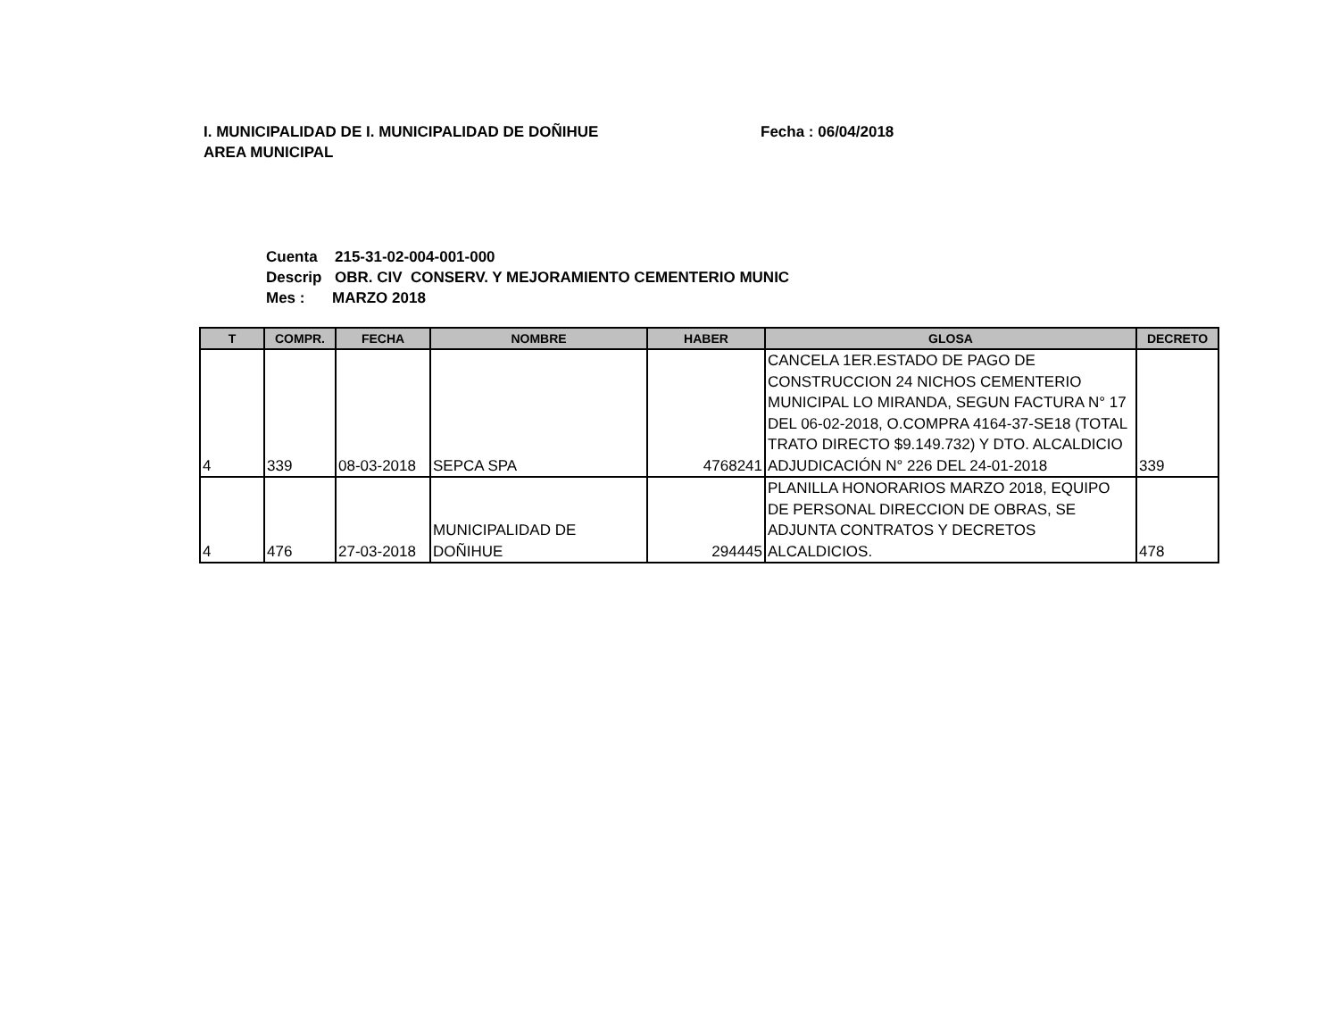I. MUNICIPALIDAD DE I. MUNICIPALIDAD DE DOÑIHUE Fecha : 06/04/2018
AREA MUNICIPAL
Cuenta 215-31-02-004-001-000
Descrip OBR. CIV CONSERV. Y MEJORAMIENTO CEMENTERIO MUNIC
Mes : MARZO 2018
| T | COMPR. | FECHA | NOMBRE | HABER | GLOSA | DECRETO |
| --- | --- | --- | --- | --- | --- | --- |
| 4 | 339 | 08-03-2018 | SEPCA SPA | 4768241 | CANCELA 1ER.ESTADO DE PAGO DE CONSTRUCCION 24 NICHOS CEMENTERIO MUNICIPAL LO MIRANDA, SEGUN FACTURA N° 17 DEL 06-02-2018, O.COMPRA 4164-37-SE18 (TOTAL TRATO DIRECTO $9.149.732) Y DTO. ALCALDICIO ADJUDICACIÓN N° 226 DEL 24-01-2018 | 339 |
| 4 | 476 | 27-03-2018 | MUNICIPALIDAD DE DOÑIHUE | 294445 | PLANILLA HONORARIOS MARZO 2018, EQUIPO DE PERSONAL DIRECCION DE OBRAS, SE ADJUNTA CONTRATOS Y DECRETOS ALCALDICIOS. | 478 |